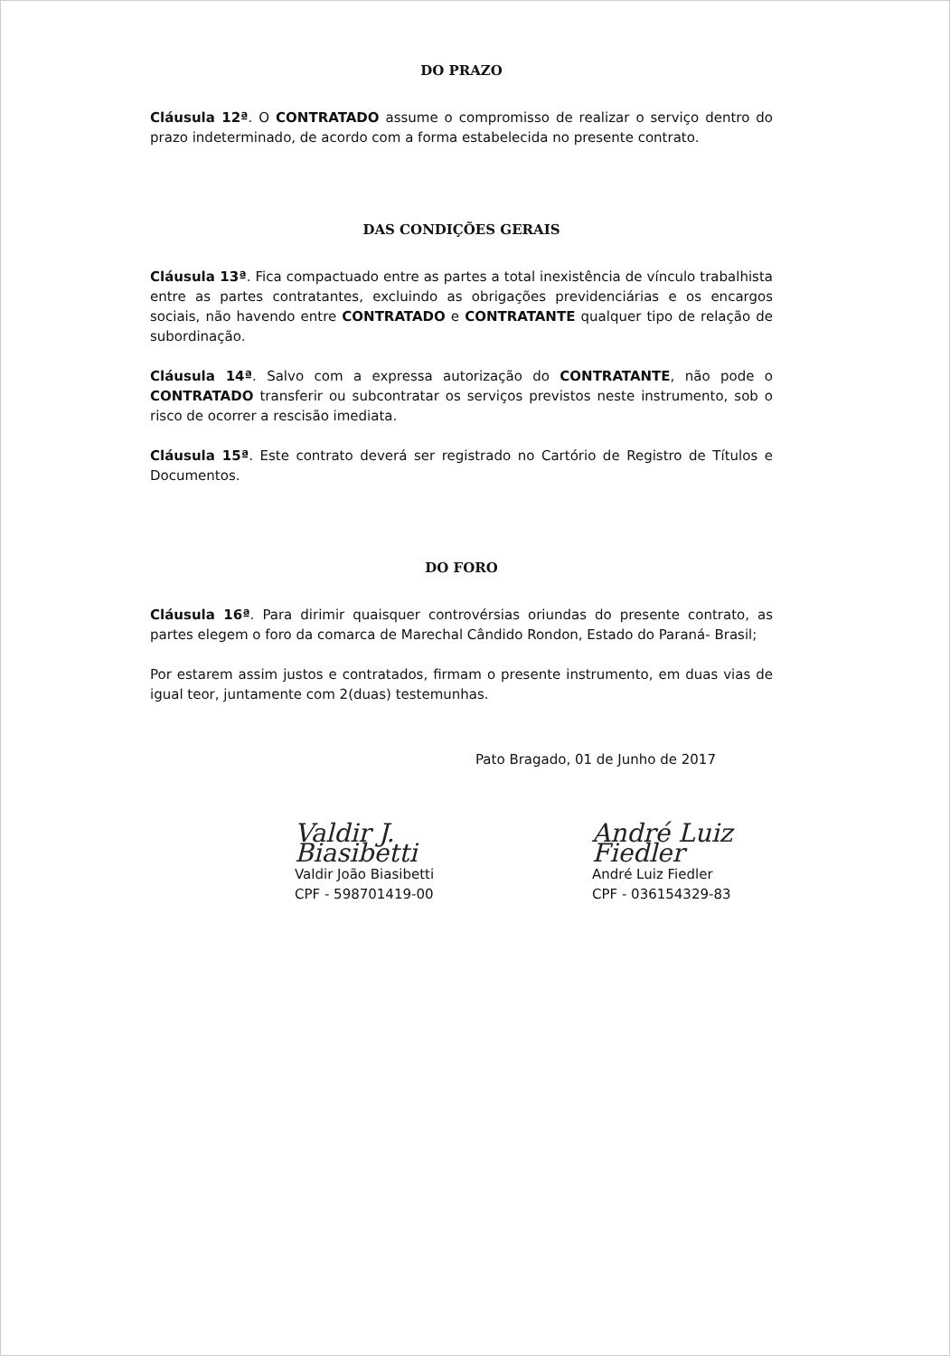DO PRAZO
Cláusula 12ª. O CONTRATADO assume o compromisso de realizar o serviço dentro do prazo indeterminado, de acordo com a forma estabelecida no presente contrato.
DAS CONDIÇÕES GERAIS
Cláusula 13ª. Fica compactuado entre as partes a total inexistência de vínculo trabalhista entre as partes contratantes, excluindo as obrigações previdenciárias e os encargos sociais, não havendo entre CONTRATADO e CONTRATANTE qualquer tipo de relação de subordinação.
Cláusula 14ª. Salvo com a expressa autorização do CONTRATANTE, não pode o CONTRATADO transferir ou subcontratar os serviços previstos neste instrumento, sob o risco de ocorrer a rescisão imediata.
Cláusula 15ª. Este contrato deverá ser registrado no Cartório de Registro de Títulos e Documentos.
DO FORO
Cláusula 16ª. Para dirimir quaisquer controvérsias oriundas do presente contrato, as partes elegem o foro da comarca de Marechal Cândido Rondon, Estado do Paraná- Brasil;
Por estarem assim justos e contratados, firmam o presente instrumento, em duas vias de igual teor, juntamente com 2(duas) testemunhas.
Pato Bragado, 01 de Junho de 2017
Valdir J. Biasibetti
Valdir João Biasibetti
CPF - 598701419-00
André Luiz Fiedler
André Luiz Fiedler
CPF - 036154329-83